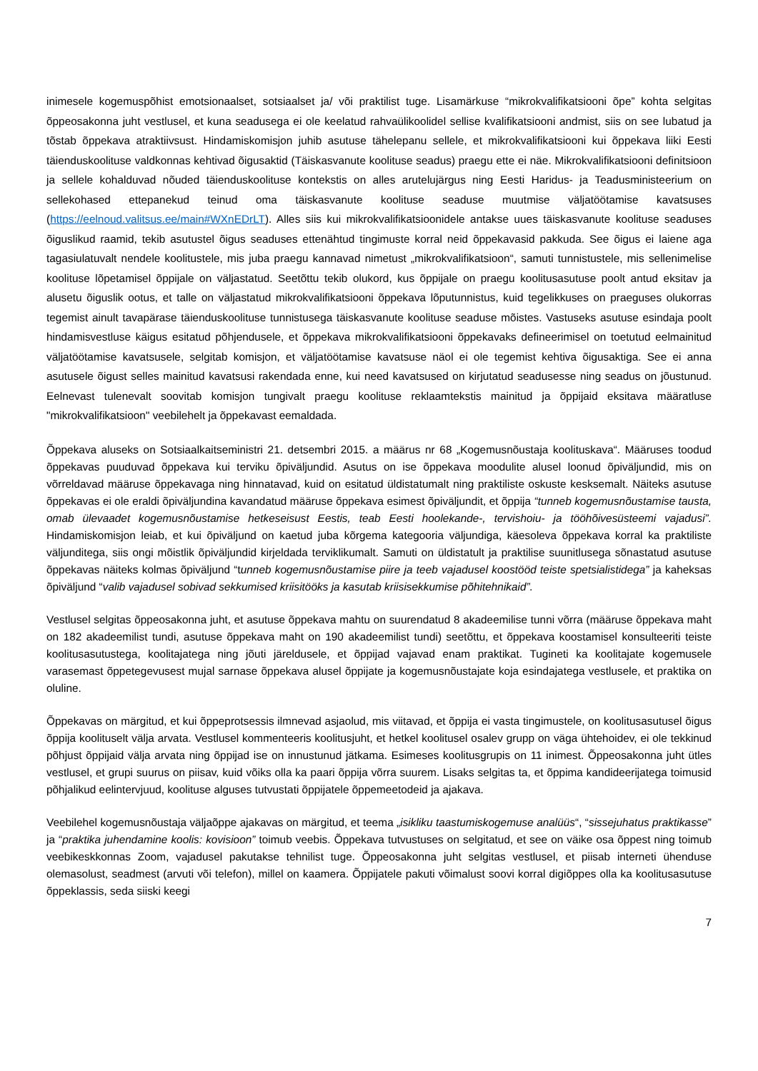inimesele kogemuspõhist emotsionaalset, sotsiaalset ja/ või praktilist tuge. Lisamärkuse “mikrokvalifikatsiooni õpe” kohta selgitas õppeosakonna juht vestlusel, et kuna seadusega ei ole keelatud rahvaülikoolidel sellise kvalifikatsiooni andmist, siis on see lubatud ja tõstab õppekava atraktiivsust. Hindamiskomisjon juhib asutuse tähelepanu sellele, et mikrokvalifikatsiooni kui õppekava liiki Eesti täienduskoolituse valdkonnas kehtivad õigusaktid (Täiskasvanute koolituse seadus) praegu ette ei näe. Mikrokvalifikatsiooni definitsioon ja sellele kohalduvad nõuded täienduskoolituse kontekstis on alles arutelujärgus ning Eesti Haridus- ja Teadusministeerium on sellekohased ettepanekud teinud oma täiskasvanute koolituse seaduse muutmise väljatöötamise kavatsuses (https://eelnoud.valitsus.ee/main#WXnEDrLT). Alles siis kui mikrokvalifikatsioonidele antakse uues täiskasvanute koolituse seaduses õiguslikud raamid, tekib asutustel õigus seaduses ettenähtud tingimuste korral neid õppekavasid pakkuda. See õigus ei laiene aga tagasiulatuvalt nendele koolitustele, mis juba praegu kannavad nimetust „mikrokvalifikatsioon“, samuti tunnistustele, mis sellenimelise koolituse lõpetamisel õppijale on väljastatud. Seetõttu tekib olukord, kus õppijale on praegu koolitusasutuse poolt antud eksitav ja alusetu õiguslik ootus, et talle on väljastatud mikrokvalifikatsiooni õppekava lõputunnistus, kuid tegelikkuses on praeguses olukorras tegemist ainult tavapärase täienduskoolituse tunnistusega täiskasvanute koolituse seaduse mõistes. Vastuseks asutuse esindaja poolt hindamisvestluse käigus esitatud põhjendusele, et õppekava mikrokvalifikatsiooni õppekavaks defineerimisel on toetutud eelmainitud väljatöötamise kavatsusele, selgitab komisjon, et väljatöötamise kavatsuse näol ei ole tegemist kehtiva õigusaktiga. See ei anna asutusele õigust selles mainitud kavatsusi rakendada enne, kui need kavatsused on kirjutatud seadusesse ning seadus on jõustunud. Eelnevast tulenevalt soovitab komisjon tungivalt praegu koolituse reklaamtekstis mainitud ja õppijaid eksitava määratluse "mikrokvalifikatsioon" veebilehelt ja õppekavast eemaldada.
Õppekava aluseks on Sotsiaalkaitseministri 21. detsembri 2015. a määrus nr 68 „Kogemusnõustaja koolituskava“. Määruses toodud õppekavas puuduvad õppekava kui terviku õpiväljundid. Asutus on ise õppekava moodulite alusel loonud õpiväljundid, mis on võrreldavad määruse õppekavaga ning hinnatavad, kuid on esitatud üldistatumalt ning praktiliste oskuste kesksemalt. Näiteks asutuse õppekavas ei ole eraldi õpiväljundina kavandatud määruse õppekava esimest õpiväljundit, et õppija “tunneb kogemusnõustamise tausta, omab ülevaadet kogemusnõustamise hetkeseisust Eestis, teab Eesti hoolekande-, tervishoiu- ja tööhõivesüsteemi vajadusi”. Hindamiskomisjon leiab, et kui õpiväljund on kaetud juba kõrgema kategooria väljundiga, käesoleva õppekava korral ka praktiliste väljunditega, siis ongi mõistlik õpiväljundid kirjeldada terviklikumalt. Samuti on üldistatult ja praktilise suunitlusega sõnastatud asutuse õppekavas näiteks kolmas õpiväljund “tunneb kogemusnõustamise piire ja teeb vajadusel koostööd teiste spetsialistidega” ja kaheksas õpiväljund “valib vajadusel sobivad sekkumised kriisitööks ja kasutab kriisisekkumise põhitehnikaid”.
Vestlusel selgitas õppeosakonna juht, et asutuse õppekava mahtu on suurendatud 8 akadeemilise tunni võrra (määruse õppekava maht on 182 akadeemilist tundi, asutuse õppekava maht on 190 akadeemilist tundi) seetõttu, et õppekava koostamisel konsulteeriti teiste koolitusasutustega, koolitajatega ning jõuti järeldusele, et õppijad vajavad enam praktikat. Tugineti ka koolitajate kogemusele varasemast õppetegevusest mujal sarnase õppekava alusel õppijate ja kogemusnõustajate koja esindajatega vestlusele, et praktika on oluline.
Õppekavas on märgitud, et kui õppeprotsessis ilmnevad asjaolud, mis viitavad, et õppija ei vasta tingimustele, on koolitusasutusel õigus õppija koolituselt välja arvata. Vestlusel kommenteeris koolitusjuht, et hetkel koolitusel osalev grupp on väga ühtehoidev, ei ole tekkinud põhjust õppijaid välja arvata ning õppijad ise on innustunud jätkama. Esimeses koolitusgrupis on 11 inimest. Õppeosakonna juht ütles vestlusel, et grupi suurus on piisav, kuid võiks olla ka paari õppija võrra suurem. Lisaks selgitas ta, et õppima kandideerijatega toimusid põhjalikud eelintervjuud, koolituse alguses tutvustati õppijatele õppemeetodeid ja ajakava.
Veebilehel kogemusnõustaja väljaõppe ajakavas on märgitud, et teema „isikliku taastumiskogemuse analüüs“, “sissejuhatus praktikasse” ja “praktika juhendamine koolis: kovisioon” toimub veebis. Õppekava tutvustuses on selgitatud, et see on väike osa õppest ning toimub veebikeskkonnas Zoom, vajadusel pakutakse tehnilist tuge. Õppeosakonna juht selgitas vestlusel, et piisab interneti ühenduse olemasolust, seadmest (arvuti või telefon), millel on kaamera. Õppijatele pakuti võimalust soovi korral digiõppes olla ka koolitusasutuse õppeklassis, seda siiski keegi
7